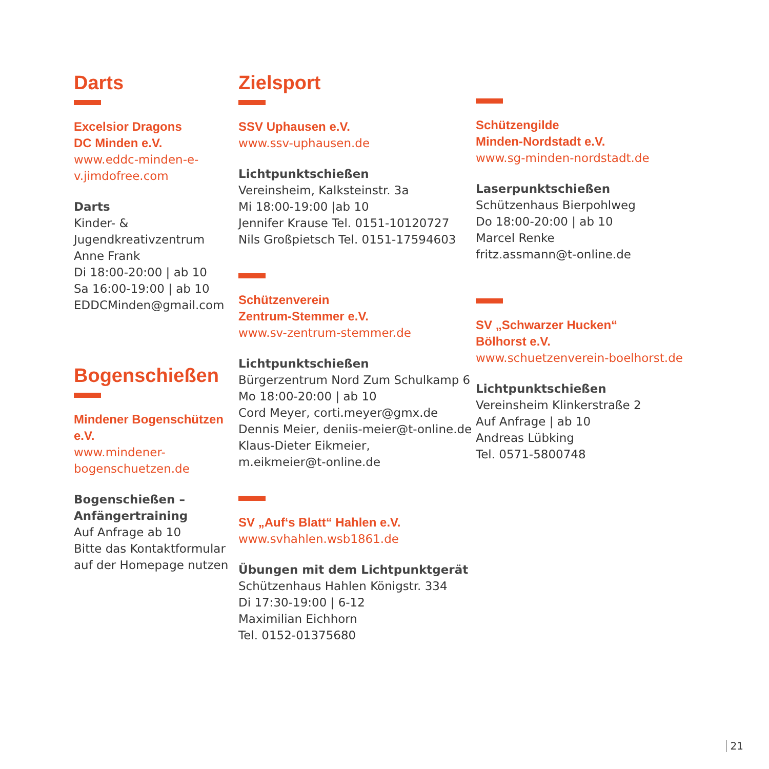Darts
Excelsior Dragons
DC Minden e.V.
www.eddc-minden-e-v.jimdofree.com
Darts
Kinder- & Jugendkreativzentrum
Anne Frank
Di 18:00-20:00 | ab 10
Sa 16:00-19:00 | ab 10
EDDCMinden@gmail.com
Bogenschießen
Mindener Bogenschützen e.V.
www.mindener-bogenschuetzen.de
Bogenschießen – Anfängertraining
Auf Anfrage ab 10
Bitte das Kontaktformular
auf der Homepage nutzen
Zielsport
SSV Uphausen e.V.
www.ssv-uphausen.de
Lichtpunktschießen
Vereinsheim, Kalksteinstr. 3a
Mi 18:00-19:00 |ab 10
Jennifer Krause Tel. 0151-10120727
Nils Großpietsch Tel. 0151-17594603
Schützenverein
Zentrum-Stemmer e.V.
www.sv-zentrum-stemmer.de
Lichtpunktschießen
Bürgerzentrum Nord Zum Schulkamp 6
Mo 18:00-20:00 | ab 10
Cord Meyer, corti.meyer@gmx.de
Dennis Meier, deniis-meier@t-online.de
Klaus-Dieter Eikmeier,
m.eikmeier@t-online.de
SV „Auf‘s Blatt“ Hahlen e.V.
www.svhahlen.wsb1861.de
Übungen mit dem Lichtpunktgerät
Schützenhaus Hahlen Königstr. 334
Di 17:30-19:00 | 6-12
Maximilian Eichhorn
Tel. 0152-01375680
Schützengilde
Minden-Nordstadt e.V.
www.sg-minden-nordstadt.de
Laserpunktschießen
Schützenhaus Bierpohlweg
Do 18:00-20:00 | ab 10
Marcel Renke
fritz.assmann@t-online.de
SV „Schwarzer Hucken“
Bölhorst e.V.
www.schuetzenverein-boelhorst.de
Lichtpunktschießen
Vereinsheim Klinkerstraße 2
Auf Anfrage | ab 10
Andreas Lübking
Tel. 0571-5800748
21